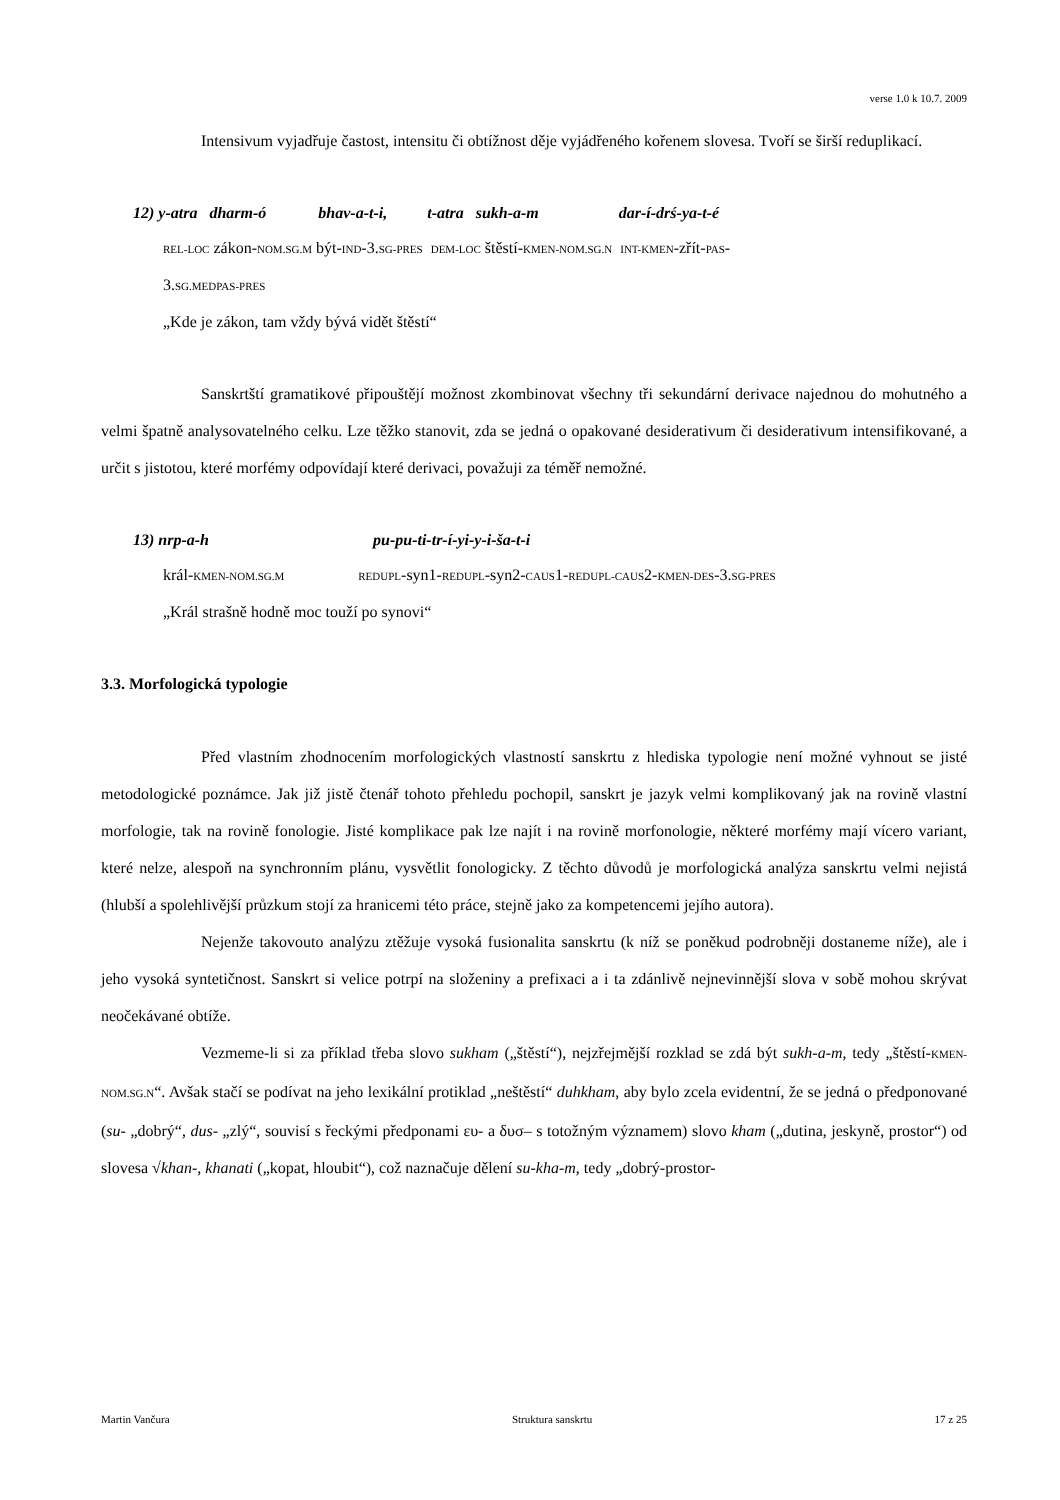verse 1.0 k 10.7. 2009
Intensivum vyjadřuje častost, intensitu či obtížnost děje vyjádřeného kořenem slovesa. Tvoří se širší reduplikací.
12) y-atra dharm-ó bhav-a-t-i, t-atra sukh-a-m dar-í-drś-ya-t-é
REL-LOC zákon-NOM.SG.M být-IND-3.SG-PRES DEM-LOC štěstí-KMEN-NOM.SG.N INT-KMEN-zřít-PAS-
3.SG.MEDPAS-PRES
„Kde je zákon, tam vždy bývá vidět štěstí“
Sanskrtští gramatikové připouštějí možnost zkombinovat všechny tři sekundární derivace najednou do mohutného a velmi špatně analysovatelného celku. Lze těžko stanovit, zda se jedná o opakované desiderativum či desiderativum intensifikované, a určit s jistotou, které morfémy odpovídají které derivaci, považuji za téměř nemožné.
13) nrp-a-h pu-pu-ti-tr-í-yi-y-i-ša-t-i
král-KMEN-NOM.SG.M REDUPL-syn1-REDUPL-syn2-CAUS1-REDUPL-CAUS2-KMEN-DES-3.SG-PRES
„Král strašně hodně moc touží po synovi“
3.3. Morfologická typologie
Před vlastním zhodnocením morfologických vlastností sanskrtu z hlediska typologie není možné vyhnout se jisté metodologické poznámce. Jak již jistě čtenář tohoto přehledu pochopil, sanskrt je jazyk velmi komplikovaný jak na rovině vlastní morfologie, tak na rovině fonologie. Jisté komplikace pak lze najít i na rovině morfonologie, některé morfémy mají vícero variant, které nelze, alespoň na synchronním plánu, vysvětlit fonologicky. Z těchto důvodů je morfologická analýza sanskrtu velmi nejistá (hlubší a spolehlivější průzkum stojí za hranicemi této práce, stejně jako za kompetencemi jejího autora).
Nejenže takovouto analýzu ztěžuje vysoká fusionalita sanskrtu (k níž se poněkud podrobněji dostaneme níže), ale i jeho vysoká syntetičnost. Sanskrt si velice potrpí na složeniny a prefixaci a i ta zdánlivě nejnevinnější slova v sobě mohou skrývat neočekávané obtíže.
Vezmeme-li si za příklad třeba slovo sukham („štěstí“), nejzřejmější rozklad se zdá být sukh-a-m, tedy „štěstí-KMEN-NOM.SG.N“. Avšak stačí se podívat na jeho lexikální protiklad „neštěstí“ duhkham, aby bylo zcela evidentní, že se jedná o předponované (su- „dobrý“, dus- „zlý“, souvisí s řeckými předponami ευ- a δυσ– s totožným významem) slovo kham („dutina, jeskyně, prostor“) od slovesa √khan-, khanati („kopat, hloubit“), což naznačuje dělení su-kha-m, tedy „dobrý-prostor-
Martin Vančura Struktura sanskrtu 17 z 25